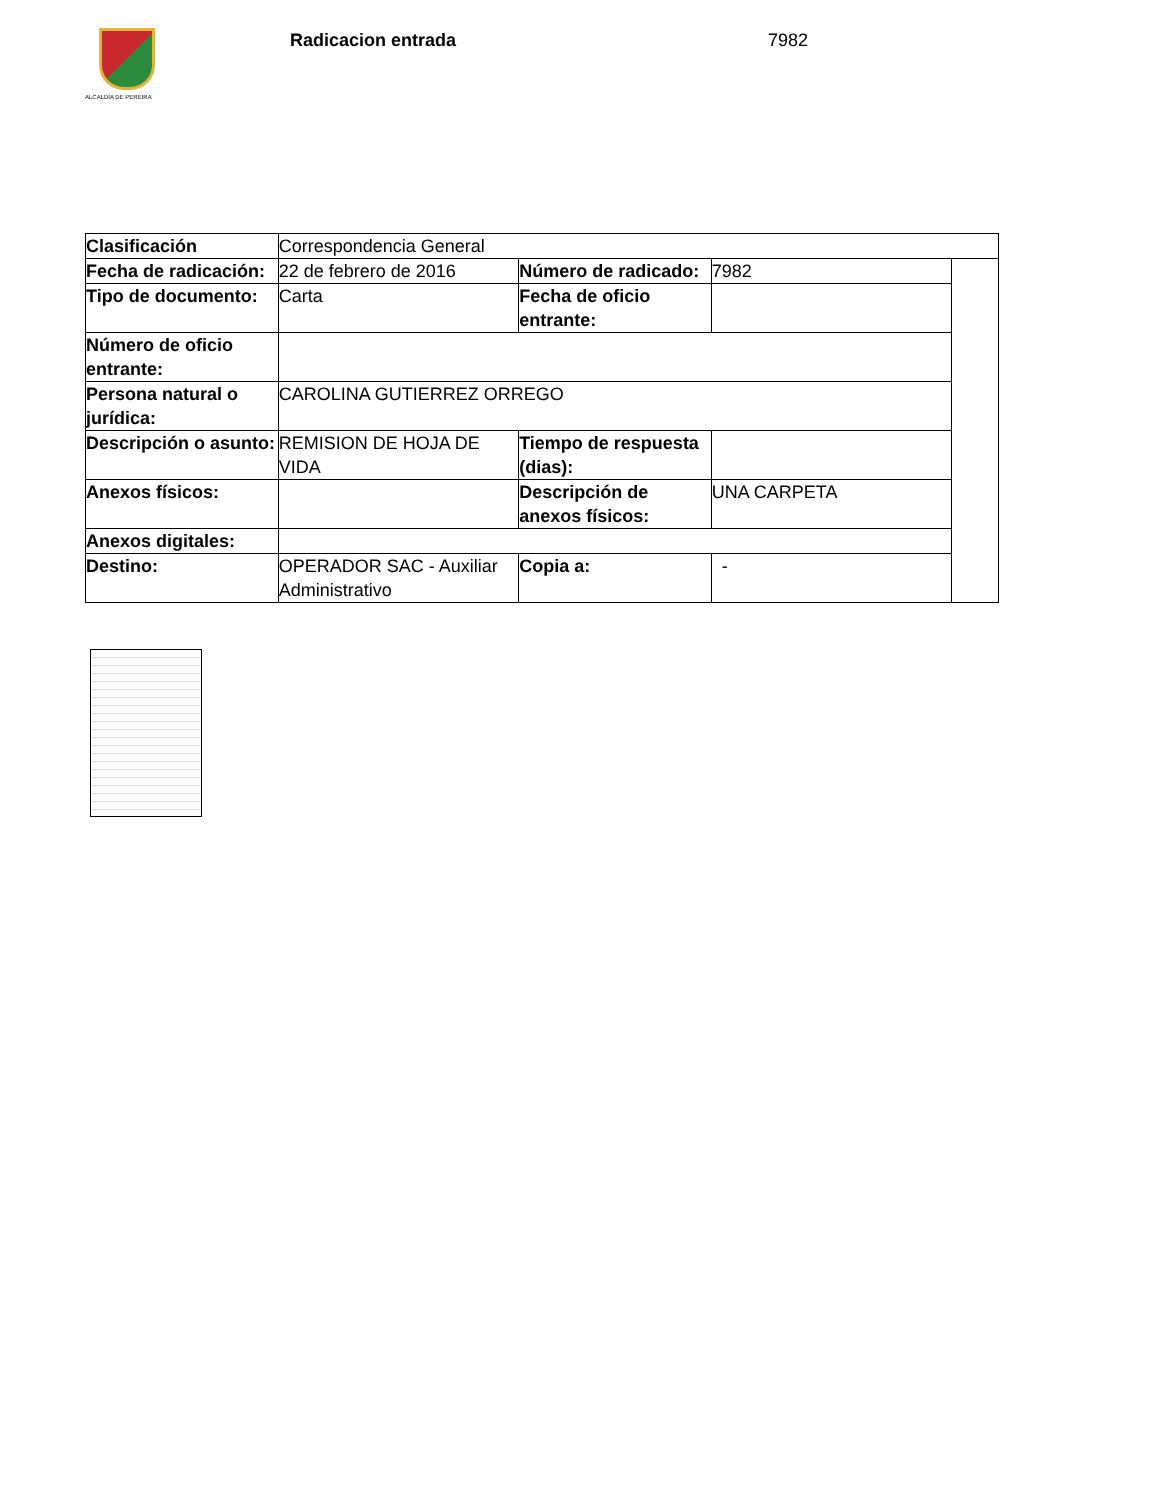ALCALDÍA DE PEREIRA
Radicacion entrada 7982
| Clasificación | Correspondencia General | | | |
| Fecha de radicación: | 22 de febrero de 2016 | Número de radicado: | 7982 | |
| Tipo de documento: | Carta | Fecha de oficio entrante: | | |
| Número de oficio entrante: | | | | |
| Persona natural o jurídica: | CAROLINA GUTIERREZ ORREGO | | | |
| Descripción o asunto: | REMISION DE HOJA DE VIDA | Tiempo de respuesta (dias): | | |
| Anexos físicos: | | Descripción de anexos físicos: | UNA CARPETA | |
| Anexos digitales: | | | | |
| Destino: | OPERADOR SAC - Auxiliar Administrativo | Copia a: | - | |